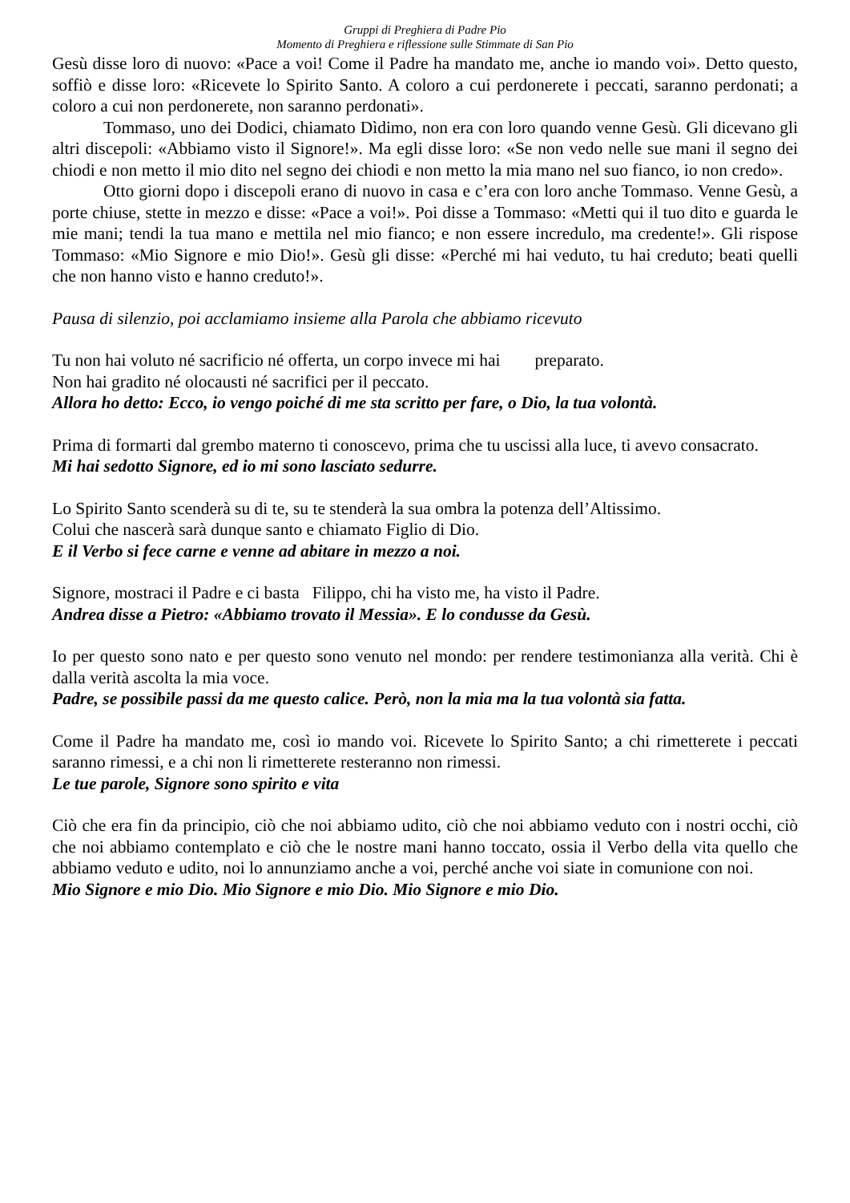Gruppi di Preghiera di Padre Pio
Momento di Preghiera e riflessione sulle Stimmate di San Pio
Gesù disse loro di nuovo: «Pace a voi! Come il Padre ha mandato me, anche io mando voi». Detto questo, soffiò e disse loro: «Ricevete lo Spirito Santo. A coloro a cui perdonerete i peccati, saranno perdonati; a coloro a cui non perdonerete, non saranno perdonati».
Tommaso, uno dei Dodici, chiamato Dìdimo, non era con loro quando venne Gesù. Gli dicevano gli altri discepoli: «Abbiamo visto il Signore!». Ma egli disse loro: «Se non vedo nelle sue mani il segno dei chiodi e non metto il mio dito nel segno dei chiodi e non metto la mia mano nel suo fianco, io non credo».
Otto giorni dopo i discepoli erano di nuovo in casa e c’era con loro anche Tommaso. Venne Gesù, a porte chiuse, stette in mezzo e disse: «Pace a voi!». Poi disse a Tommaso: «Metti qui il tuo dito e guarda le mie mani; tendi la tua mano e mettila nel mio fianco; e non essere incredulo, ma credente!». Gli rispose Tommaso: «Mio Signore e mio Dio!». Gesù gli disse: «Perché mi hai veduto, tu hai creduto; beati quelli che non hanno visto e hanno creduto!».
Pausa di silenzio, poi acclamiamo insieme alla Parola che abbiamo ricevuto
Tu non hai voluto né sacrificio né offerta, un corpo invece mi hai preparato.
Non hai gradito né olocausti né sacrifici per il peccato.
Allora ho detto: Ecco, io vengo poiché di me sta scritto per fare, o Dio, la tua volontà.
Prima di formarti dal grembo materno ti conoscevo, prima che tu uscissi alla luce, ti avevo consacrato.
Mi hai sedotto Signore, ed io mi sono lasciato sedurre.
Lo Spirito Santo scenderà su di te, su te stenderà la sua ombra la potenza dell’Altissimo.
Colui che nascerà sarà dunque santo e chiamato Figlio di Dio.
E il Verbo si fece carne e venne ad abitare in mezzo a noi.
Signore, mostraci il Padre e ci basta Filippo, chi ha visto me, ha visto il Padre.
Andrea disse a Pietro: «Abbiamo trovato il Messia». E lo condusse da Gesù.
Io per questo sono nato e per questo sono venuto nel mondo: per rendere testimonianza alla verità. Chi è dalla verità ascolta la mia voce.
Padre, se possibile passi da me questo calice. Però, non la mia ma la tua volontà sia fatta.
Come il Padre ha mandato me, così io mando voi. Ricevete lo Spirito Santo; a chi rimetterete i peccati saranno rimessi, e a chi non li rimetterete resteranno non rimessi.
Le tue parole, Signore sono spirito e vita
Ciò che era fin da principio, ciò che noi abbiamo udito, ciò che noi abbiamo veduto con i nostri occhi, ciò che noi abbiamo contemplato e ciò che le nostre mani hanno toccato, ossia il Verbo della vita quello che abbiamo veduto e udito, noi lo annunziamo anche a voi, perché anche voi siate in comunione con noi.
Mio Signore e mio Dio. Mio Signore e mio Dio. Mio Signore e mio Dio.